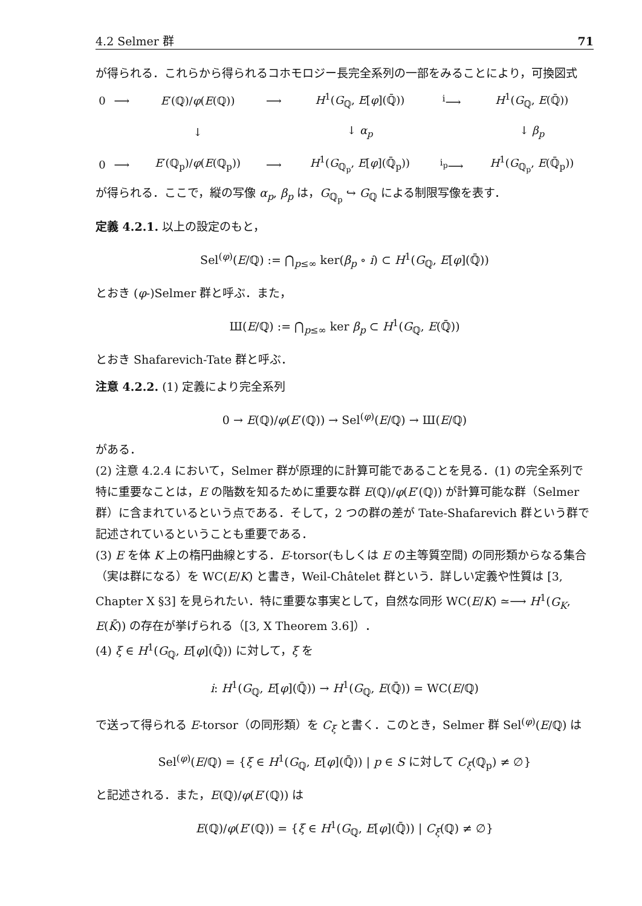4.2 Selmer 群 71
が得られる．これらから得られるコホモロジー長完全系列の一部をみることにより，可換図式
| 0 | ⟶ | E ′(ℚ)/ φ ( E (ℚ)) | ⟶ | H<sup>1</sup>( G<sub>ℚ</sub>, E [ φ ](ℚ̄)) | <sup>i</sup>⟶ | H<sup>1</sup>( G<sub>ℚ</sub>, E (ℚ̄)) |
| | | ↓ | | ↓ α<sub>p</sub> | | ↓ β<sub>p</sub> |
| 0 | ⟶ | E ′(ℚ<sub>p</sub>)/ φ ( E (ℚ<sub>p</sub>)) | ⟶ | H<sup>1</sup>( G<sub>ℚ<sub>p</sub></sub>, E [ φ ](ℚ̄<sub>p</sub>)) | <sup>i<sub>p</sub></sup>⟶ | H<sup>1</sup>( G<sub>ℚ<sub>p</sub></sub>, E (ℚ̄<sub>p</sub>)) |
が得られる．ここで，縦の写像 α<sub>p</sub>, β<sub>p</sub> は，G<sub>ℚ<sub>p</sub></sub> ↪ G<sub>ℚ</sub> による制限写像を表す．
定義 4.2.1. 以上の設定のもと，
Sel<sup>(φ)</sup>(E/ℚ) := ⋂<sub>p≤∞</sub> ker(β<sub>p</sub> ∘ i) ⊂ H<sup>1</sup>(G<sub>ℚ</sub>, E[φ](ℚ̄))
とおき (φ-)Selmer 群と呼ぶ．また，
Ш(E/ℚ) := ⋂<sub>p≤∞</sub> ker β<sub>p</sub> ⊂ H<sup>1</sup>(G<sub>ℚ</sub>, E(ℚ̄))
とおき Shafarevich-Tate 群と呼ぶ．
注意 4.2.2. (1) 定義により完全系列
0 → E(ℚ)/φ(E′(ℚ)) → Sel<sup>(φ)</sup>(E/ℚ) → Ш(E/ℚ)
がある．
(2) 注意 4.2.4 において，Selmer 群が原理的に計算可能であることを見る．(1) の完全系列で特に重要なことは，E の階数を知るために重要な群 E(ℚ)/φ(E′(ℚ)) が計算可能な群（Selmer 群）に含まれているという点である．そして，2 つの群の差が Tate-Shafarevich 群という群で記述されているということも重要である．
(3) E を体 K 上の楕円曲線とする．E-torsor(もしくは E の主等質空間) の同形類からなる集合（実は群になる）を WC(E/K) と書き，Weil-Châtelet 群という．詳しい定義や性質は [3, Chapter X §3] を見られたい．特に重要な事実として，自然な同形 WC(E/K) ≃⟶ H<sup>1</sup>(G<sub>K</sub>, E(K̄)) の存在が挙げられる（[3, X Theorem 3.6]）．
(4) ξ ∈ H<sup>1</sup>(G<sub>ℚ</sub>, E[φ](ℚ̄)) に対して，ξ を
i: H<sup>1</sup>(G<sub>ℚ</sub>, E[φ](ℚ̄)) → H<sup>1</sup>(G<sub>ℚ</sub>, E(ℚ̄)) = WC(E/ℚ)
で送って得られる E-torsor（の同形類）を C<sub>ξ</sub> と書く．このとき，Selmer 群 Sel<sup>(φ)</sup>(E/ℚ) は
Sel<sup>(φ)</sup>(E/ℚ) = {ξ ∈ H<sup>1</sup>(G<sub>ℚ</sub>, E[φ](ℚ̄)) | p ∈ S に対して C<sub>ξ</sub>(ℚ<sub>p</sub>) ≠ ∅}
と記述される．また，E(ℚ)/φ(E′(ℚ)) は
E(ℚ)/φ(E′(ℚ)) = {ξ ∈ H<sup>1</sup>(G<sub>ℚ</sub>, E[φ](ℚ̄)) | C<sub>ξ</sub>(ℚ) ≠ ∅}